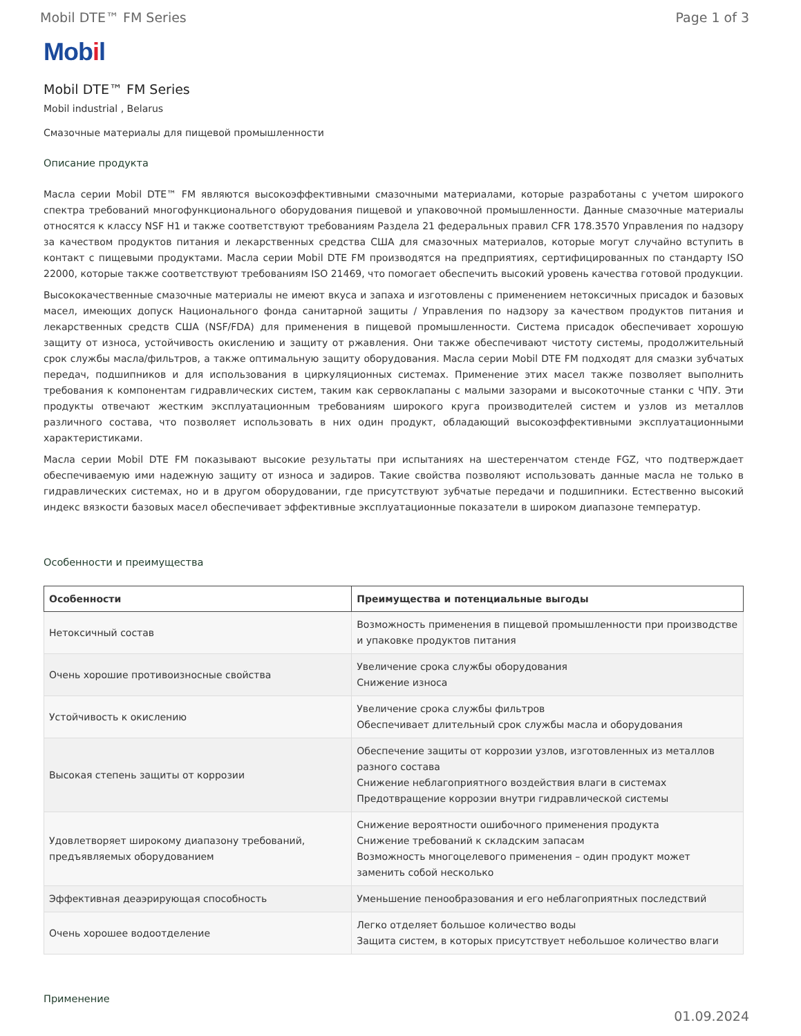Mobil DTE™ FM Series Page 1 of 3
Mobil
Mobil DTE™ FM Series
Mobil industrial , Belarus
Смазочные материалы для пищевой промышленности
Описание продукта
Масла серии Mobil DTE™ FM являются высокоэффективными смазочными материалами, которые разработаны с учетом широкого спектра требований многофункционального оборудования пищевой и упаковочной промышленности. Данные смазочные материалы относятся к классу NSF H1 и также соответствуют требованиям Раздела 21 федеральных правил CFR 178.3570 Управления по надзору за качеством продуктов питания и лекарственных средства США для смазочных материалов, которые могут случайно вступить в контакт с пищевыми продуктами. Масла серии Mobil DTE FM производятся на предприятиях, сертифицированных по стандарту ISO 22000, которые также соответствуют требованиям ISO 21469, что помогает обеспечить высокий уровень качества готовой продукции.
Высококачественные смазочные материалы не имеют вкуса и запаха и изготовлены с применением нетоксичных присадок и базовых масел, имеющих допуск Национального фонда санитарной защиты / Управления по надзору за качеством продуктов питания и лекарственных средств США (NSF/FDA) для применения в пищевой промышленности. Система присадок обеспечивает хорошую защиту от износа, устойчивость окислению и защиту от ржавления. Они также обеспечивают чистоту системы, продолжительный срок службы масла/фильтров, а также оптимальную защиту оборудования. Масла серии Mobil DTE FM подходят для смазки зубчатых передач, подшипников и для использования в циркуляционных системах. Применение этих масел также позволяет выполнить требования к компонентам гидравлических систем, таким как сервоклапаны с малыми зазорами и высокоточные станки с ЧПУ. Эти продукты отвечают жестким эксплуатационным требованиям широкого круга производителей систем и узлов из металлов различного состава, что позволяет использовать в них один продукт, обладающий высокоэффективными эксплуатационными характеристиками.
Масла серии Mobil DTE FM показывают высокие результаты при испытаниях на шестеренчатом стенде FGZ, что подтверждает обеспечиваемую ими надежную защиту от износа и задиров. Такие свойства позволяют использовать данные масла не только в гидравлических системах, но и в другом оборудовании, где присутствуют зубчатые передачи и подшипники. Естественно высокий индекс вязкости базовых масел обеспечивает эффективные эксплуатационные показатели в широком диапазоне температур.
Особенности и преимущества
| Особенности | Преимущества и потенциальные выгоды |
| --- | --- |
| Нетоксичный состав | Возможность применения в пищевой промышленности при производстве и упаковке продуктов питания |
| Очень хорошие противоизносные свойства | Увеличение срока службы оборудования Снижение износа |
| Устойчивость к окислению | Увеличение срока службы фильтров Обеспечивает длительный срок службы масла и оборудования |
| Высокая степень защиты от коррозии | Обеспечение защиты от коррозии узлов, изготовленных из металлов разного состава Снижение неблагоприятного воздействия влаги в системах Предотвращение коррозии внутри гидравлической системы |
| Удовлетворяет широкому диапазону требований, предъявляемых оборудованием | Снижение вероятности ошибочного применения продукта Снижение требований к складским запасам Возможность многоцелевого применения – один продукт может заменить собой несколько |
| Эффективная деаэрирующая способность | Уменьшение пенообразования и его неблагоприятных последствий |
| Очень хорошее водоотделение | Легко отделяет большое количество воды Защита систем, в которых присутствует небольшое количество влаги |
Применение
01.09.2024